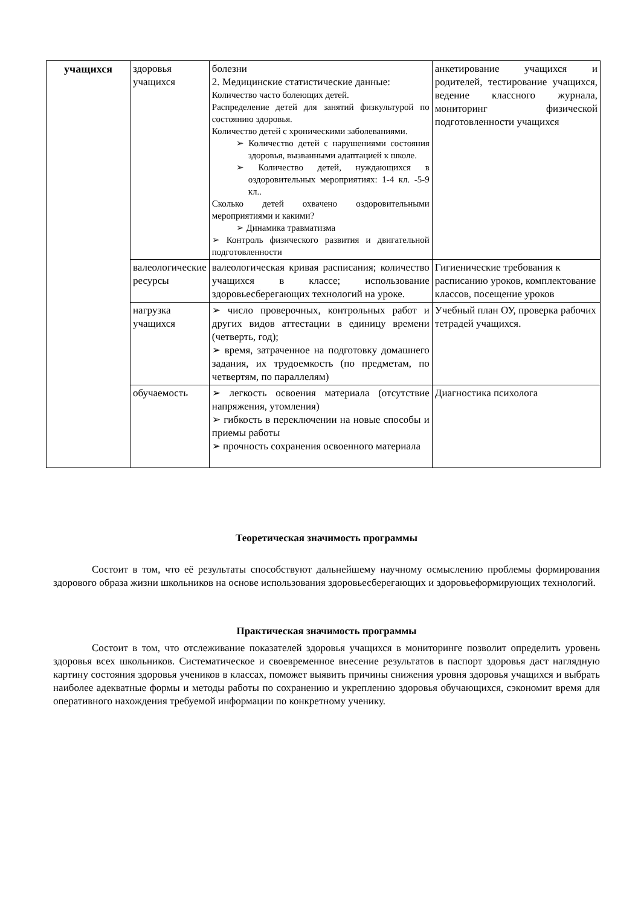| учащихся | здоровья учащихся | болезни 2. Медицинские статистические данные: Количество часто болеющих детей. Распределение детей для занятий физкультурой по состоянию здоровья. Количество детей с хроническими заболеваниями. ➢ Количество детей с нарушениями состояния здоровья, вызванными адаптацией к школе. ➢ Количество детей, нуждающихся в оздоровительных мероприятиях: 1-4 кл. -5-9 кл.. Сколько детей охвачено оздоровительными мероприятиями и какими? ➢ Динамика травматизма ➢ Контроль физического развития и двигательной подготовленности | анкетирование учащихся и родителей, тестирование учащихся, ведение классного журнала, мониторинг физической подготовленности учащихся |
| | валеологические ресурсы | валеологическая кривая расписания; количество учащихся в классе; использование здоровьесберегающих технологий на уроке. | Гигиенические требования к расписанию уроков, комплектование классов, посещение уроков |
| | нагрузка учащихся | ➢ число проверочных, контрольных работ и других видов аттестации в единицу времени (четверть, год); ➢ время, затраченное на подготовку домашнего задания, их трудоемкость (по предметам, по четвертям, по параллелям) | Учебный план ОУ, проверка рабочих тетрадей учащихся. |
| | обучаемость | ➢ легкость освоения материала (отсутствие напряжения, утомления) ➢ гибкость в переключении на новые способы и приемы работы ➢ прочность сохранения освоенного материала | Диагностика психолога |
Теоретическая значимость программы
Состоит в том, что её результаты способствуют дальнейшему научному осмыслению проблемы формирования здорового образа жизни школьников на основе использования здоровьесберегающих и здоровьеформирующих технологий.
Практическая значимость программы
Состоит в том, что отслеживание показателей здоровья учащихся в мониторинге позволит определить уровень здоровья всех школьников. Систематическое и своевременное внесение результатов в паспорт здоровья даст наглядную картину состояния здоровья учеников в классах, поможет выявить причины снижения уровня здоровья учащихся и выбрать наиболее адекватные формы и методы работы по сохранению и укреплению здоровья обучающихся, сэкономит время для оперативного нахождения требуемой информации по конкретному ученику.